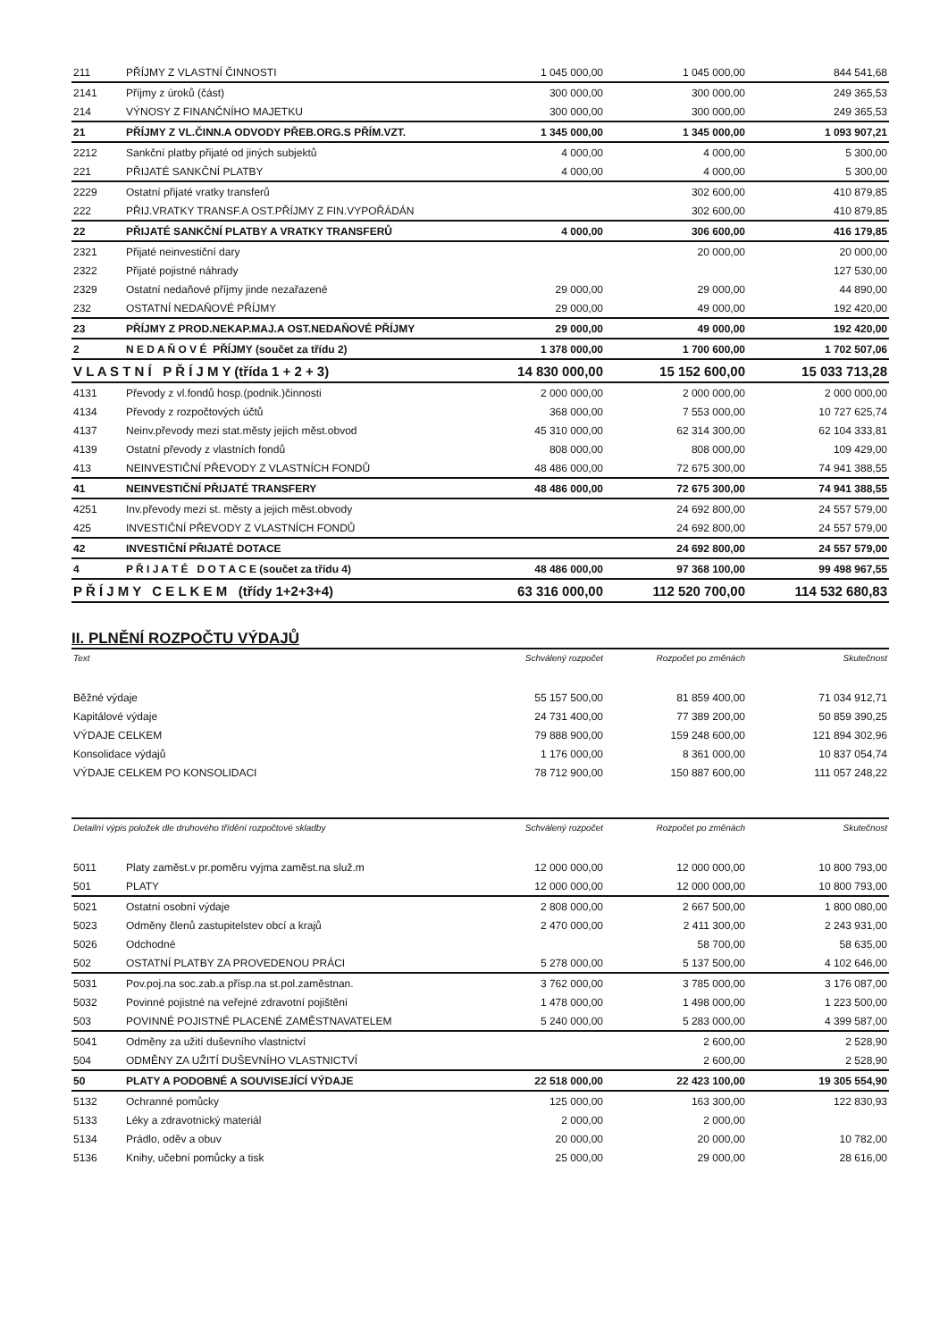| 211 | PŘÍJMY Z VLASTNÍ ČINNOSTI | 1 045 000,00 | 1 045 000,00 | 844 541,68 |
| 2141 | Příjmy z úroků (část) | 300 000,00 | 300 000,00 | 249 365,53 |
| 214 | VÝNOSY Z FINANČNÍHO MAJETKU | 300 000,00 | 300 000,00 | 249 365,53 |
| 21 | PŘÍJMY Z VL.ČINN.A ODVODY PŘEB.ORG.S PŘÍM.VZT. | 1 345 000,00 | 1 345 000,00 | 1 093 907,21 |
| 2212 | Sankční platby přijaté od jiných subjektů | 4 000,00 | 4 000,00 | 5 300,00 |
| 221 | PŘIJATÉ SANKČNÍ PLATBY | 4 000,00 | 4 000,00 | 5 300,00 |
| 2229 | Ostatní přijaté vratky transferů | | 302 600,00 | 410 879,85 |
| 222 | PŘIJ.VRATKY TRANSF.A OST.PŘÍJMY Z FIN.VYPOŘÁDÁN | | 302 600,00 | 410 879,85 |
| 22 | PŘIJATÉ SANKČNÍ PLATBY A VRATKY TRANSFERŮ | 4 000,00 | 306 600,00 | 416 179,85 |
| 2321 | Přijaté neinvestiční dary | | 20 000,00 | 20 000,00 |
| 2322 | Přijaté pojistné náhrady | | | 127 530,00 |
| 2329 | Ostatní nedaňové příjmy jinde nezařazené | 29 000,00 | 29 000,00 | 44 890,00 |
| 232 | OSTATNÍ NEDAŇOVÉ PŘÍJMY | 29 000,00 | 49 000,00 | 192 420,00 |
| 23 | PŘÍJMY Z PROD.NEKAP.MAJ.A OST.NEDAŇOVÉ PŘÍJMY | 29 000,00 | 49 000,00 | 192 420,00 |
| 2 | N E D A Ň O V É PŘÍJMY (součet za třídu 2) | 1 378 000,00 | 1 700 600,00 | 1 702 507,06 |
| V L A S T N Í P Ř Í J M Y (třída 1 + 2 + 3) | | 14 830 000,00 | 15 152 600,00 | 15 033 713,28 |
| 4131 | Převody z vl.fondů hosp.(podnik.)činnosti | 2 000 000,00 | 2 000 000,00 | 2 000 000,00 |
| 4134 | Převody z rozpočtových účtů | 368 000,00 | 7 553 000,00 | 10 727 625,74 |
| 4137 | Neinv.převody mezi stat.městy jejich měst.obvod | 45 310 000,00 | 62 314 300,00 | 62 104 333,81 |
| 4139 | Ostatní převody z vlastních fondů | 808 000,00 | 808 000,00 | 109 429,00 |
| 413 | NEINVESTIČNÍ PŘEVODY Z VLASTNÍCH FONDŮ | 48 486 000,00 | 72 675 300,00 | 74 941 388,55 |
| 41 | NEINVESTIČNÍ PŘIJATÉ TRANSFERY | 48 486 000,00 | 72 675 300,00 | 74 941 388,55 |
| 4251 | Inv.převody mezi st. městy a jejich měst.obvody | | 24 692 800,00 | 24 557 579,00 |
| 425 | INVESTIČNÍ PŘEVODY Z VLASTNÍCH FONDŮ | | 24 692 800,00 | 24 557 579,00 |
| 42 | INVESTIČNÍ PŘIJATÉ DOTACE | | 24 692 800,00 | 24 557 579,00 |
| 4 | P Ř I J A T É D O T A C E (součet za třídu 4) | 48 486 000,00 | 97 368 100,00 | 99 498 967,55 |
| P Ř Í J M Y C E L K E M (třídy 1+2+3+4) | | 63 316 000,00 | 112 520 700,00 | 114 532 680,83 |
II. PLNĚNÍ ROZPOČTU VÝDAJŮ
| Text | Schválený rozpočet | Rozpočet po změnách | Skutečnost |
| --- | --- | --- | --- |
| Běžné výdaje | 55 157 500,00 | 81 859 400,00 | 71 034 912,71 |
| Kapitálové výdaje | 24 731 400,00 | 77 389 200,00 | 50 859 390,25 |
| VÝDAJE CELKEM | 79 888 900,00 | 159 248 600,00 | 121 894 302,96 |
| Konsolidace výdajů | 1 176 000,00 | 8 361 000,00 | 10 837 054,74 |
| VÝDAJE CELKEM PO KONSOLIDACI | 78 712 900,00 | 150 887 600,00 | 111 057 248,22 |
| Detailní výpis položek dle druhového třídění rozpočtové skladby | | Schválený rozpočet | Rozpočet po změnách | Skutečnost |
| --- | --- | --- | --- | --- |
| 5011 | Platy zaměst.v pr.poměru vyjma zaměst.na služ.m | 12 000 000,00 | 12 000 000,00 | 10 800 793,00 |
| 501 | PLATY | 12 000 000,00 | 12 000 000,00 | 10 800 793,00 |
| 5021 | Ostatní osobní výdaje | 2 808 000,00 | 2 667 500,00 | 1 800 080,00 |
| 5023 | Odměny členů zastupitelstev obcí a krajů | 2 470 000,00 | 2 411 300,00 | 2 243 931,00 |
| 5026 | Odchodné | | 58 700,00 | 58 635,00 |
| 502 | OSTATNÍ PLATBY ZA PROVEDENOU PRÁCI | 5 278 000,00 | 5 137 500,00 | 4 102 646,00 |
| 5031 | Pov.poj.na soc.zab.a přísp.na st.pol.zaměstnan. | 3 762 000,00 | 3 785 000,00 | 3 176 087,00 |
| 5032 | Povinné pojistné na veřejné zdravotní pojištění | 1 478 000,00 | 1 498 000,00 | 1 223 500,00 |
| 503 | POVINNÉ POJISTNÉ PLACENÉ ZAMĚSTNAVATELEM | 5 240 000,00 | 5 283 000,00 | 4 399 587,00 |
| 5041 | Odměny za užití duševního vlastnictví | | 2 600,00 | 2 528,90 |
| 504 | ODMĚNY ZA UŽITÍ DUŠEVNÍHO VLASTNICTVÍ | | 2 600,00 | 2 528,90 |
| 50 | PLATY A PODOBNÉ A SOUVISEJÍCÍ VÝDAJE | 22 518 000,00 | 22 423 100,00 | 19 305 554,90 |
| 5132 | Ochranné pomůcky | 125 000,00 | 163 300,00 | 122 830,93 |
| 5133 | Léky a zdravotnický materiál | 2 000,00 | 2 000,00 | |
| 5134 | Prádlo, oděv a obuv | 20 000,00 | 20 000,00 | 10 782,00 |
| 5136 | Knihy, učební pomůcky a tisk | 25 000,00 | 29 000,00 | 28 616,00 |